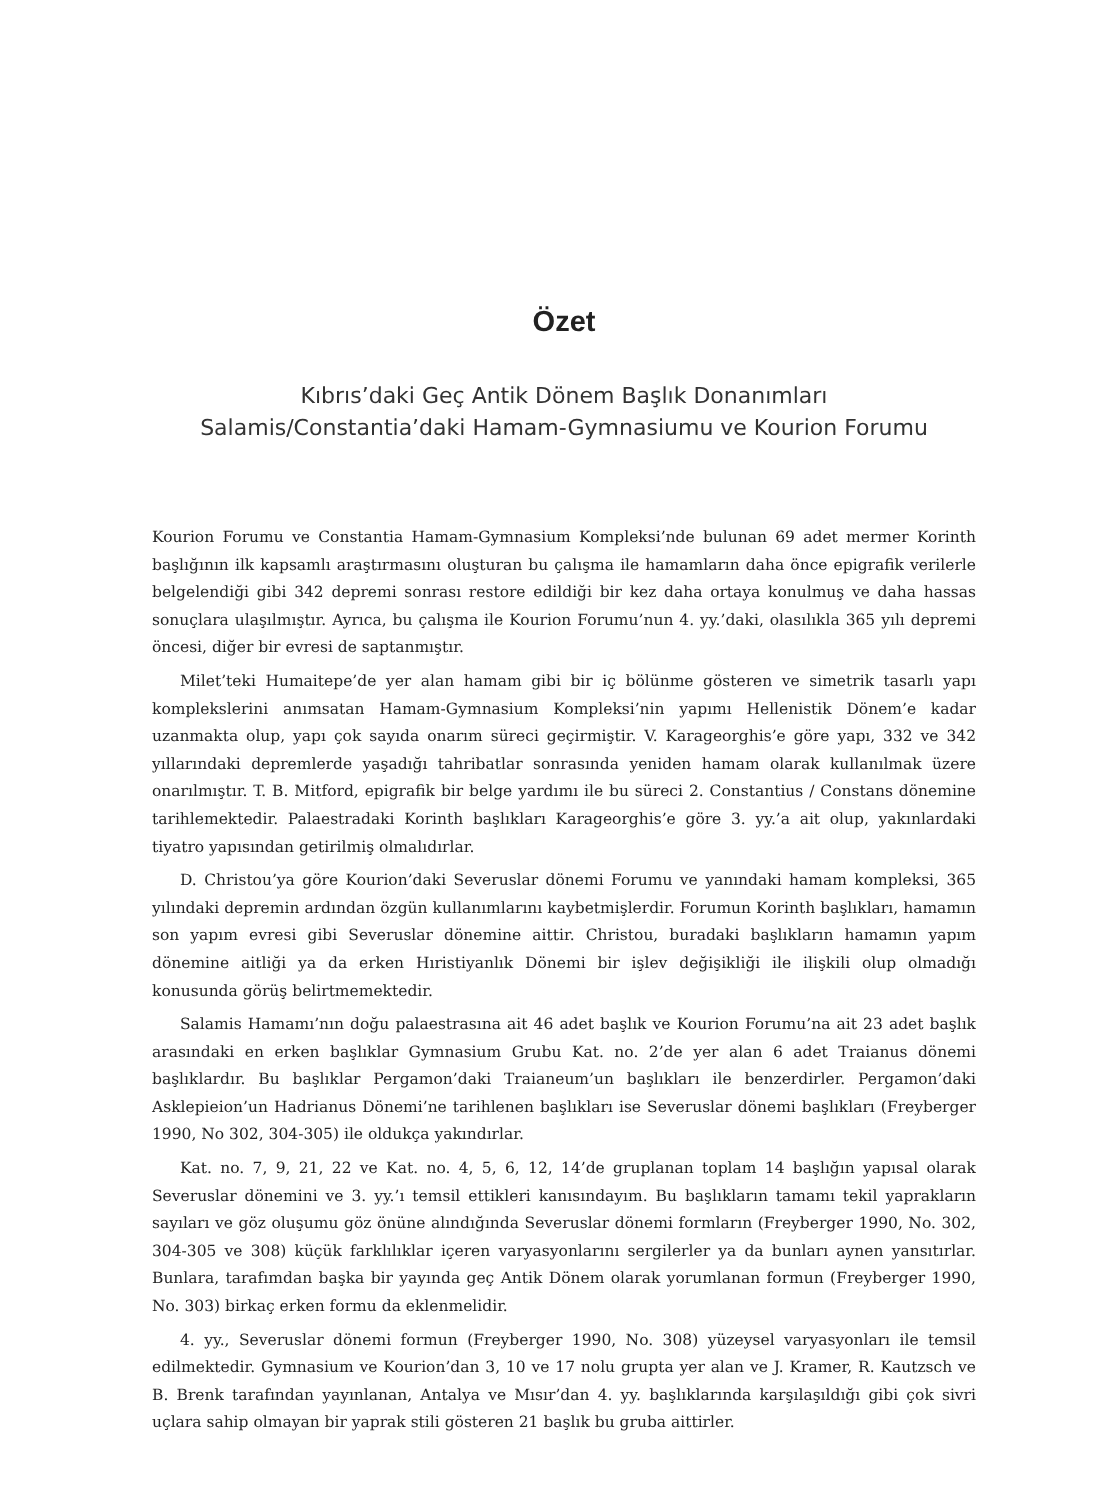Özet
Kıbrıs’daki Geç Antik Dönem Başlık Donanımları
Salamis/Constantia’daki Hamam-Gymnasiumu ve Kourion Forumu
Kourion Forumu ve Constantia Hamam-Gymnasium Kompleksi’nde bulunan 69 adet mermer Korinth başlığının ilk kapsamlı araştırmasını oluşturan bu çalışma ile hamamların daha önce epigrafik verilerle belgelendiği gibi 342 depremi sonrası restore edildiği bir kez daha ortaya konulmuş ve daha hassas sonuçlara ulaşılmıştır. Ayrıca, bu çalışma ile Kourion Forumu’nun 4. yy.’daki, olasılıkla 365 yılı depremi öncesi, diğer bir evresi de saptanmıştır.
Milet’teki Humaitepe’de yer alan hamam gibi bir iç bölünme gösteren ve simetrik tasarlı yapı komplekslerini anımsatan Hamam-Gymnasium Kompleksi’nin yapımı Hellenistik Dönem’e kadar uzanmakta olup, yapı çok sayıda onarım süreci geçirmiştir. V. Karageorghis’e göre yapı, 332 ve 342 yıllarındaki depremlerde yaşadığı tahribatlar sonrasında yeniden hamam olarak kullanılmak üzere onarılmıştır. T. B. Mitford, epigrafik bir belge yardımı ile bu süreci 2. Constantius / Constans dönemine tarihlemektedir. Palaestradaki Korinth başlıkları Karageorghis’e göre 3. yy.’a ait olup, yakınlardaki tiyatro yapısından getirilmiş olmalıdırlar.
D. Christou’ya göre Kourion’daki Severuslar dönemi Forumu ve yanındaki hamam kompleksi, 365 yılındaki depremin ardından özgün kullanımlarını kaybetmişlerdir. Forumun Korinth başlıkları, hamamın son yapım evresi gibi Severuslar dönemine aittir. Christou, buradaki başlıkların hamamın yapım dönemine aitliği ya da erken Hıristiyanlık Dönemi bir işlev değişikliği ile ilişkili olup olmadığı konusunda görüş belirtmemektedir.
Salamis Hamamı’nın doğu palaestrasına ait 46 adet başlık ve Kourion Forumu’na ait 23 adet başlık arasındaki en erken başlıklar Gymnasium Grubu Kat. no. 2’de yer alan 6 adet Traianus dönemi başlıklardır. Bu başlıklar Pergamon’daki Traianeum’un başlıkları ile benzerdirler. Pergamon’daki Asklepieion’un Hadrianus Dönemi’ne tarihlenen başlıkları ise Severuslar dönemi başlıkları (Freyberger 1990, No 302, 304-305) ile oldukça yakındırlar.
Kat. no. 7, 9, 21, 22 ve Kat. no. 4, 5, 6, 12, 14’de gruplanan toplam 14 başlığın yapısal olarak Severuslar dönemini ve 3. yy.’ı temsil ettikleri kanısındayım. Bu başlıkların tamamı tekil yaprakların sayıları ve göz oluşumu göz önüne alındığında Severuslar dönemi formların (Freyberger 1990, No. 302, 304-305 ve 308) küçük farklılıklar içeren varyasyonlarını sergilerler ya da bunları aynen yansıtırlar. Bunlara, tarafımdan başka bir yayında geç Antik Dönem olarak yorumlanan formun (Freyberger 1990, No. 303) birkaç erken formu da eklenmelidir.
4. yy., Severuslar dönemi formun (Freyberger 1990, No. 308) yüzeysel varyasyonları ile temsil edilmektedir. Gymnasium ve Kourion’dan 3, 10 ve 17 nolu grupta yer alan ve J. Kramer, R. Kautzsch ve B. Brenk tarafından yayınlanan, Antalya ve Mısır’dan 4. yy. başlıklarında karşılaşıldığı gibi çok sivri uçlara sahip olmayan bir yaprak stili gösteren 21 başlık bu gruba aittirler.